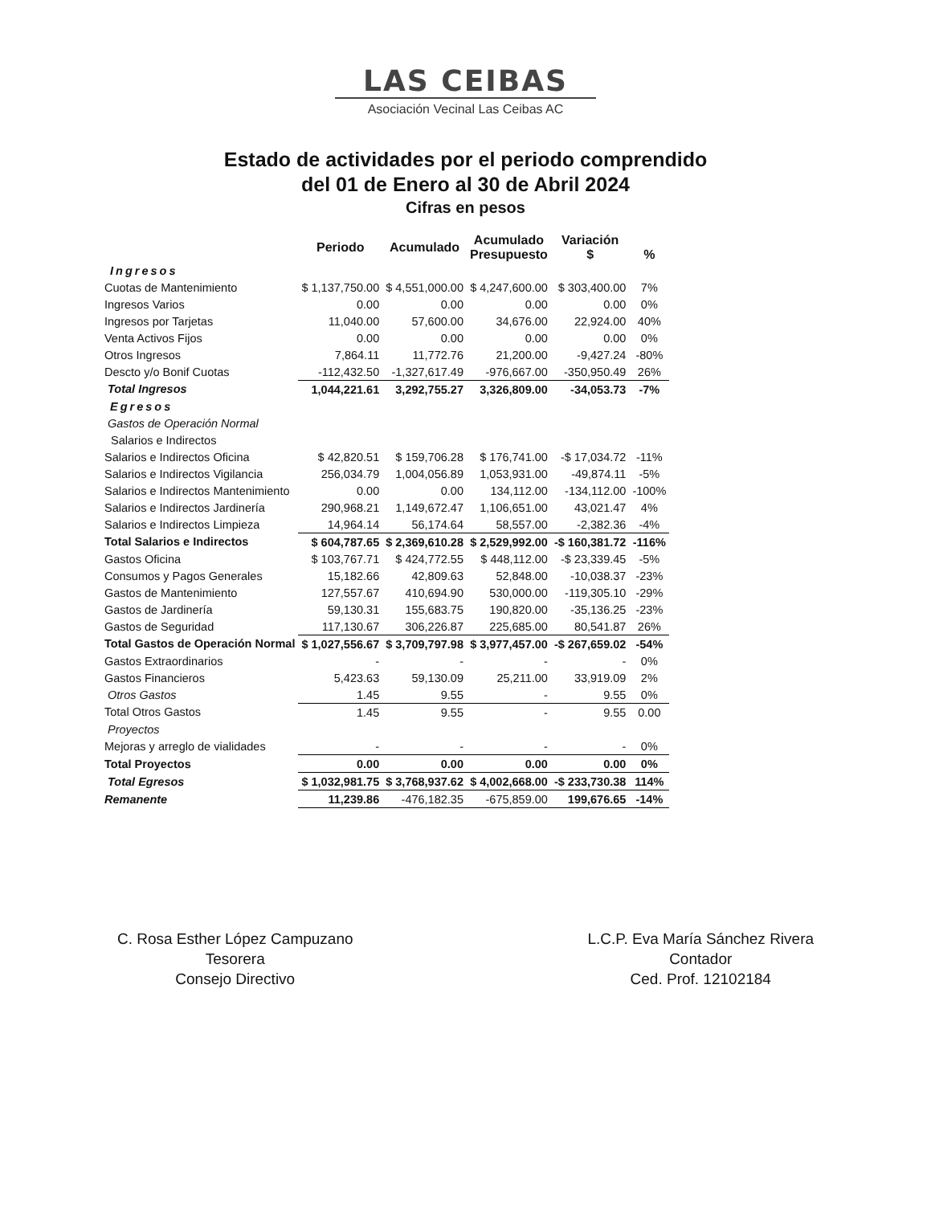LAS CEIBAS
Asociación Vecinal Las Ceibas AC
Estado de actividades por el periodo comprendido
del 01 de Enero al 30 de Abril 2024
Cifras en pesos
| | Periodo | Acumulado | Acumulado Presupuesto | Variación $ | % |
| --- | --- | --- | --- | --- | --- |
| Ingresos | | | | | |
| Cuotas de Mantenimiento | $ 1,137,750.00 | $ 4,551,000.00 | $ 4,247,600.00 | $ 303,400.00 | 7% |
| Ingresos Varios | 0.00 | 0.00 | 0.00 | 0.00 | 0% |
| Ingresos por Tarjetas | 11,040.00 | 57,600.00 | 34,676.00 | 22,924.00 | 40% |
| Venta Activos Fijos | 0.00 | 0.00 | 0.00 | 0.00 | 0% |
| Otros Ingresos | 7,864.11 | 11,772.76 | 21,200.00 | -9,427.24 | -80% |
| Descto y/o Bonif Cuotas | -112,432.50 | -1,327,617.49 | -976,667.00 | -350,950.49 | 26% |
| Total Ingresos | 1,044,221.61 | 3,292,755.27 | 3,326,809.00 | -34,053.73 | -7% |
| Egresos | | | | | |
| Gastos de Operación Normal | | | | | |
| Salarios e Indirectos | | | | | |
| Salarios e Indirectos Oficina | $ 42,820.51 | $ 159,706.28 | $ 176,741.00 | -$ 17,034.72 | -11% |
| Salarios e Indirectos Vigilancia | 256,034.79 | 1,004,056.89 | 1,053,931.00 | -49,874.11 | -5% |
| Salarios e Indirectos Mantenimiento | 0.00 | 0.00 | 134,112.00 | -134,112.00 | -100% |
| Salarios e Indirectos Jardinería | 290,968.21 | 1,149,672.47 | 1,106,651.00 | 43,021.47 | 4% |
| Salarios e Indirectos Limpieza | 14,964.14 | 56,174.64 | 58,557.00 | -2,382.36 | -4% |
| Total Salarios e Indirectos | $ 604,787.65 | $ 2,369,610.28 | $ 2,529,992.00 | -$ 160,381.72 | -116% |
| Gastos Oficina | $ 103,767.71 | $ 424,772.55 | $ 448,112.00 | -$ 23,339.45 | -5% |
| Consumos y Pagos Generales | 15,182.66 | 42,809.63 | 52,848.00 | -10,038.37 | -23% |
| Gastos de Mantenimiento | 127,557.67 | 410,694.90 | 530,000.00 | -119,305.10 | -29% |
| Gastos de Jardinería | 59,130.31 | 155,683.75 | 190,820.00 | -35,136.25 | -23% |
| Gastos de Seguridad | 117,130.67 | 306,226.87 | 225,685.00 | 80,541.87 | 26% |
| Total Gastos de Operación Normal | $ 1,027,556.67 | $ 3,709,797.98 | $ 3,977,457.00 | -$ 267,659.02 | -54% |
| Gastos Extraordinarios | - | - | - | - | 0% |
| Gastos Financieros | 5,423.63 | 59,130.09 | 25,211.00 | 33,919.09 | 2% |
| Otros Gastos | 1.45 | 9.55 | - | 9.55 | 0% |
| Total Otros Gastos | 1.45 | 9.55 | - | 9.55 | 0.00 |
| Proyectos | | | | | |
| Mejoras y arreglo de vialidades | - | - | - | - | 0% |
| Total Proyectos | 0.00 | 0.00 | 0.00 | 0.00 | 0% |
| Total Egresos | $ 1,032,981.75 | $ 3,768,937.62 | $ 4,002,668.00 | -$ 233,730.38 | 114% |
| Remanente | 11,239.86 | -476,182.35 | -675,859.00 | 199,676.65 | -14% |
C. Rosa Esther López Campuzano
Tesorera
Consejo Directivo
L.C.P. Eva María Sánchez Rivera
Contador
Ced. Prof. 12102184